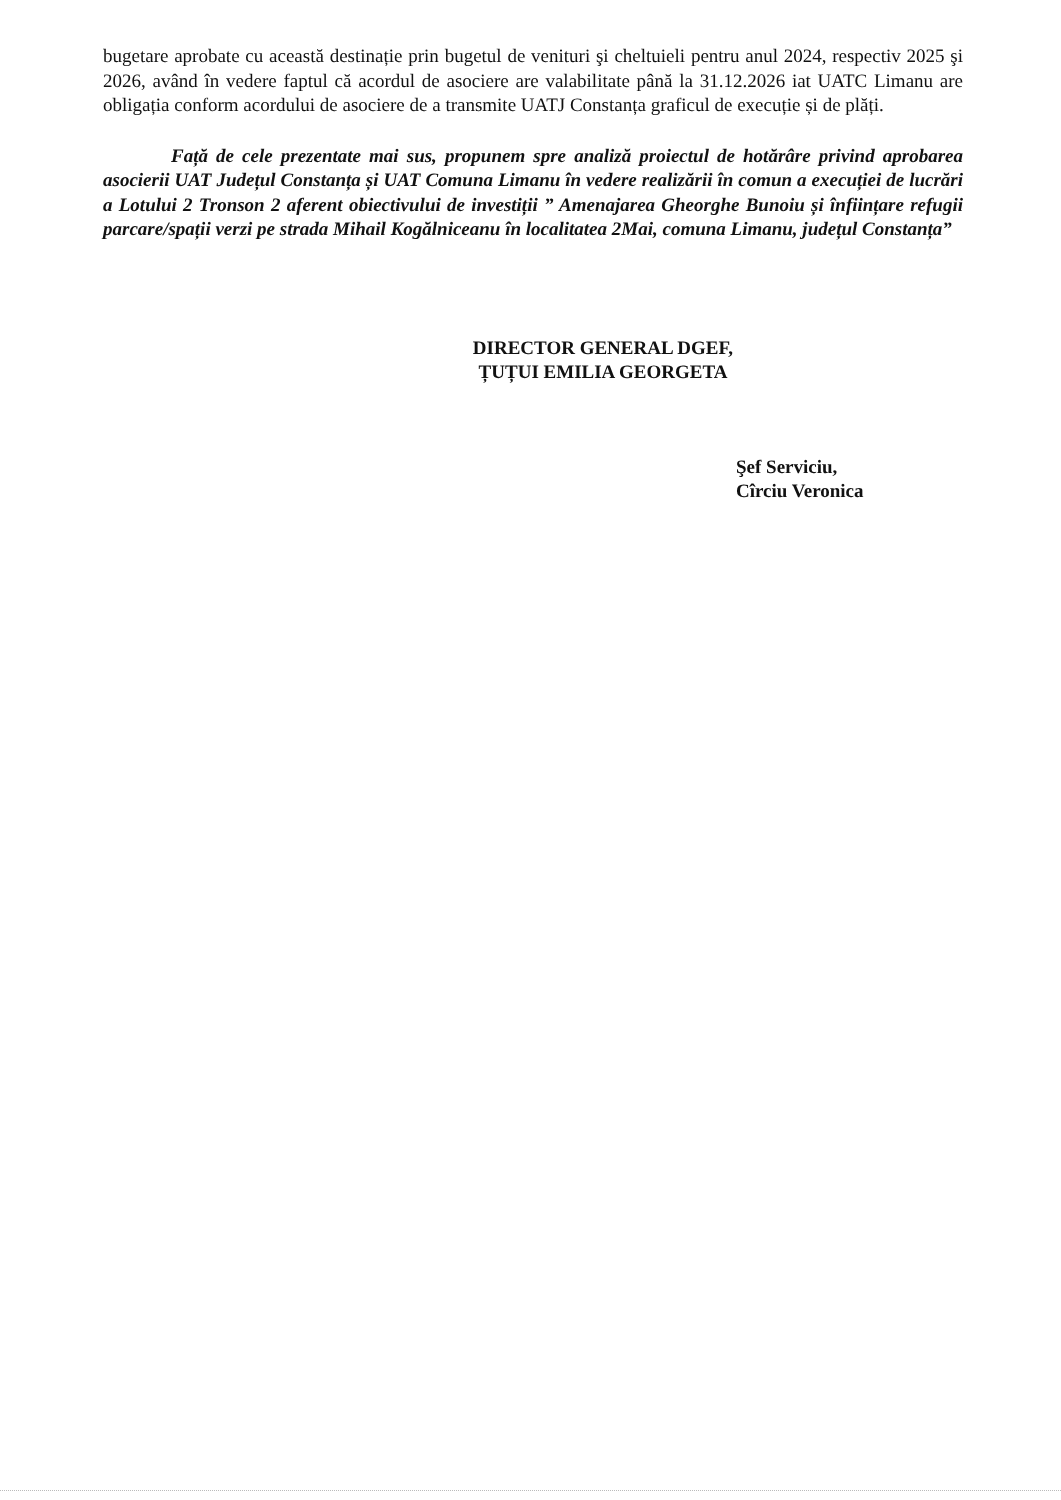bugetare aprobate cu această destinație prin bugetul de venituri şi cheltuieli pentru anul 2024, respectiv 2025 şi 2026, având în vedere faptul că acordul de asociere are valabilitate până la 31.12.2026 iat UATC Limanu are obligația conform acordului de asociere de a transmite UATJ Constanța graficul de execuție și de plăți.
Față de cele prezentate mai sus, propunem spre analiză proiectul de hotărâre privind aprobarea asocierii UAT Județul Constanța și UAT Comuna Limanu în vedere realizării în comun a execuției de lucrări a Lotului 2 Tronson 2 aferent obiectivului de investiții ” Amenajarea Gheorghe Bunoiu și înființare refugii parcare/spații verzi pe strada Mihail Kogălniceanu în localitatea 2Mai, comuna Limanu, județul Constanța”
DIRECTOR GENERAL DGEF,
ȚUȚUI EMILIA GEORGETA
Şef Serviciu,
Cîrciu Veronica